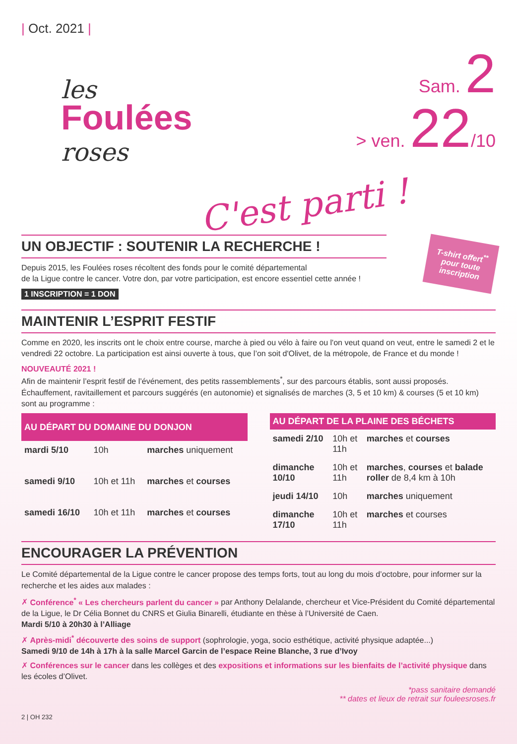| Oct. 2021 |
les
Foulées
roses
Sam. 2
> ven. 22/10
C'est parti !
T-shirt offert<sup>**</sup> pour toute inscription
UN OBJECTIF : SOUTENIR LA RECHERCHE !
Depuis 2015, les Foulées roses récoltent des fonds pour le comité départemental
de la Ligue contre le cancer. Votre don, par votre participation, est encore essentiel cette année !
1 INSCRIPTION = 1 DON
MAINTENIR L’ESPRIT FESTIF
Comme en 2020, les inscrits ont le choix entre course, marche à pied ou vélo à faire ou l'on veut quand on veut, entre le samedi 2 et le vendredi 22 octobre. La participation est ainsi ouverte à tous, que l’on soit d'Olivet, de la métropole, de France et du monde !
NOUVEAUTÉ 2021 !
Afin de maintenir l’esprit festif de l’événement, des petits rassemblements<sup>*</sup>, sur des parcours établis, sont aussi proposés. Échauffement, ravitaillement et parcours suggérés (en autonomie) et signalisés de marches (3, 5 et 10 km) & courses (5 et 10 km) sont au programme :
| AU DÉPART DU DOMAINE DU DONJON | | |
| --- | --- | --- |
| mardi 5/10 | 10h | marches uniquement |
| samedi 9/10 | 10h et 11h | marches et courses |
| samedi 16/10 | 10h et 11h | marches et courses |
| AU DÉPART DE LA PLAINE DES BÉCHETS | | |
| --- | --- | --- |
| samedi 2/10 | 10h et 11h | marches et courses |
| dimanche 10/10 | 10h et 11h | marches , courses et balade roller de 8,4 km à 10h |
| jeudi 14/10 | 10h | marches uniquement |
| dimanche 17/10 | 10h et 11h | marches et courses |
ENCOURAGER LA PRÉVENTION
Le Comité départemental de la Ligue contre le cancer propose des temps forts, tout au long du mois d’octobre, pour informer sur la recherche et les aides aux malades :
✗ Conférence<sup>*</sup> « Les chercheurs parlent du cancer » par Anthony Delalande, chercheur et Vice-Président du Comité départemental de la Ligue, le Dr Célia Bonnet du CNRS et Giulia Binarelli, étudiante en thèse à l’Université de Caen.
Mardi 5/10 à 20h30 à l’Alliage
✗ Après-midi<sup>*</sup> découverte des soins de support (sophrologie, yoga, socio esthétique, activité physique adaptée...)
Samedi 9/10 de 14h à 17h à la salle Marcel Garcin de l’espace Reine Blanche, 3 rue d’Ivoy
✗ Conférences sur le cancer dans les collèges et des expositions et informations sur les bienfaits de l’activité physique dans les écoles d’Olivet.
*pass sanitaire demandé
** dates et lieux de retrait sur fouleesroses.fr
2 | OH 232